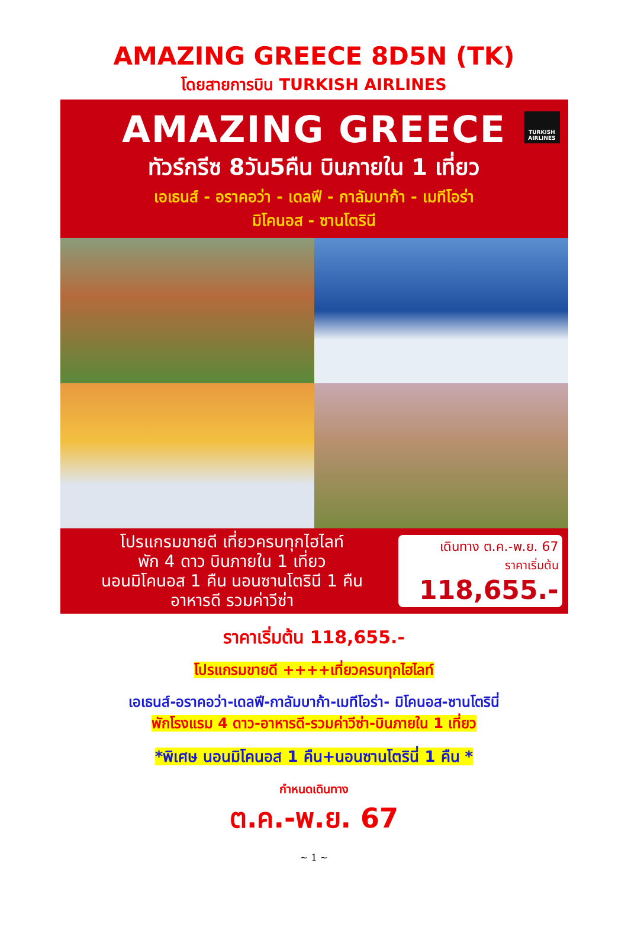AMAZING GREECE 8D5N (TK)
โดยสายการบิน TURKISH AIRLINES
TURKISH AIRLINES
AMAZING GREECE
ทัวร์กรีซ 8วัน5คืน บินภายใน 1 เที่ยว
เอเธนส์ - อราคอว่า - เดลฟี - กาลัมบาก้า - เมทีโอร่า
มิโคนอส - ซานโตรินี
โปรแกรมขายดี เที่ยวครบทุกไฮไลท์
พัก 4 ดาว บินภายใน 1 เที่ยว
นอนมิโคนอส 1 คืน นอนซานโตรินี 1 คืน
อาหารดี รวมค่าวีซ่า
เดินทาง ต.ค.-พ.ย. 67
ราคาเริ่มต้น
118,655.-
ราคาเริ่มต้น 118,655.-
โปรแกรมขายดี ++++เที่ยวครบทุกไฮไลท์
เอเธนส์-อราคอว่า-เดลฟี-กาลัมบาก้า-เมทีโอร่า- มิโคนอส-ซานโตรินี่
พักโรงแรม 4 ดาว-อาหารดี-รวมค่าวีซ่า-บินภายใน 1 เที่ยว
*พิเศษ นอนมิโคนอส 1 คืน+นอนซานโตรินี่ 1 คืน *
กำหนดเดินทาง
ต.ค.-พ.ย. 67
~ 1 ~